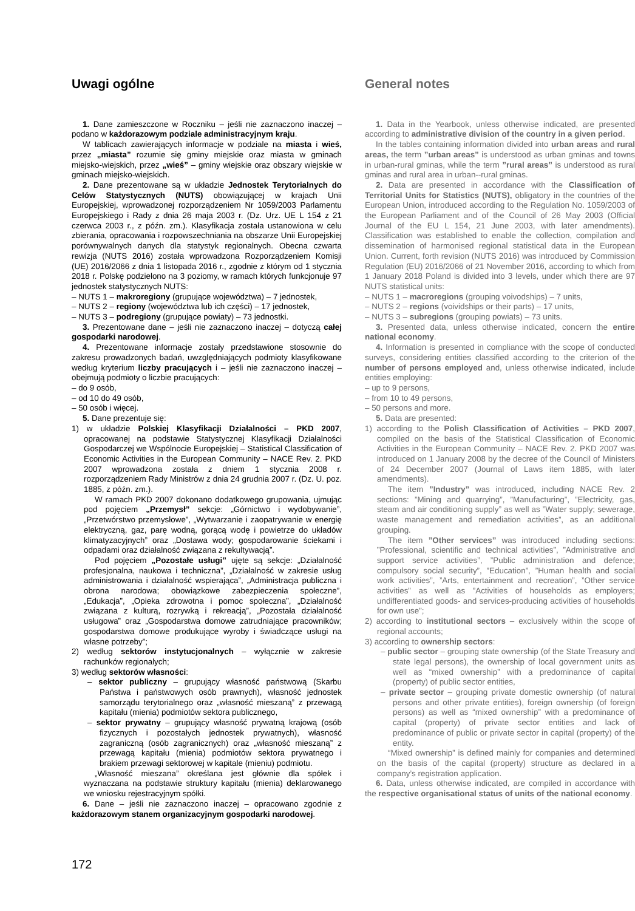Uwagi ogólne
1. Dane zamieszczone w Roczniku – jeśli nie zaznaczono inaczej – podano w każdorazowym podziale administracyjnym kraju.
W tablicach zawierających informacje w podziale na miasta i wieś, przez „miasta” rozumie się gminy miejskie oraz miasta w gminach miejsko-wiejskich, przez „wieś” – gminy wiejskie oraz obszary wiejskie w gminach miejsko-wiejskich.
2. Dane prezentowane są w układzie Jednostek Terytorialnych do Celów Statystycznych (NUTS) obowiązującej w krajach Unii Europejskiej, wprowadzonej rozporządzeniem Nr 1059/2003 Parlamentu Europejskiego i Rady z dnia 26 maja 2003 r. (Dz. Urz. UE L 154 z 21 czerwca 2003 r., z późn. zm.). Klasyfikacja została ustanowiona w celu zbierania, opracowania i rozpowszechniania na obszarze Unii Europejskiej porównywalnych danych dla statystyk regionalnych. Obecna czwarta rewizja (NUTS 2016) została wprowadzona Rozporządzeniem Komisji (UE) 2016/2066 z dnia 1 listopada 2016 r., zgodnie z którym od 1 stycznia 2018 r. Polskę podzielono na 3 poziomy, w ramach których funkcjonuje 97 jednostek statystycznych NUTS:
– NUTS 1 – makroregiony (grupujące województwa) – 7 jednostek,
– NUTS 2 – regiony (województwa lub ich części) – 17 jednostek,
– NUTS 3 – podregiony (grupujące powiaty) – 73 jednostki.
3. Prezentowane dane – jeśli nie zaznaczono inaczej – dotyczą całej gospodarki narodowej.
4. Prezentowane informacje zostały przedstawione stosownie do zakresu prowadzonych badań, uwzględniających podmioty klasyfikowane według kryterium liczby pracujących i – jeśli nie zaznaczono inaczej – obejmują podmioty o liczbie pracujących:
– do 9 osób,
– od 10 do 49 osób,
– 50 osób i więcej.
5. Dane prezentuje się:
1) w układzie Polskiej Klasyfikacji Działalności – PKD 2007, opracowanej na podstawie Statystycznej Klasyfikacji Działalności Gospodarczej we Wspólnocie Europejskiej – Statistical Classification of Economic Activities in the European Community – NACE Rev. 2. PKD 2007 wprowadzona została z dniem 1 stycznia 2008 r. rozporządzeniem Rady Ministrów z dnia 24 grudnia 2007 r. (Dz. U. poz. 1885, z późn. zm.).
W ramach PKD 2007 dokonano dodatkowego grupowania, ujmując pod pojęciem „Przemysł” sekcje: „Górnictwo i wydobywanie”, „Przetwórstwo przemysłowe”, „Wytwarzanie i zaopatrywanie w energię elektryczną, gaz, parę wodną, gorącą wodę i powietrze do układów klimatyzacyjnych” oraz „Dostawa wody; gospodarowanie ściekami i odpadami oraz działalność związana z rekultywacją”.
Pod pojęciem „Pozostałe usługi” ujęte są sekcje: „Działalność profesjonalna, naukowa i techniczna”, „Działalność w zakresie usług administrowania i działalność wspierająca”, „Administracja publiczna i obrona narodowa; obowiązkowe zabezpieczenia społeczne”, „Edukacja”, „Opieka zdrowotna i pomoc społeczna”, „Działalność związana z kulturą, rozrywką i rekreacją”, „Pozostała działalność usługowa” oraz „Gospodarstwa domowe zatrudniające pracowników; gospodarstwa domowe produkujące wyroby i świadczące usługi na własne potrzeby”;
2) według sektorów instytucjonalnych – wyłącznie w zakresie rachunków regionalych;
3) według sektorów własności:
– sektor publiczny – grupujący własność państwową (Skarbu Państwa i państwowych osób prawnych), własność jednostek samorządu terytorialnego oraz „własność mieszaną” z przewagą kapitału (mienia) podmiotów sektora publicznego,
– sektor prywatny – grupujący własność prywatną krajową (osób fizycznych i pozostałych jednostek prywatnych), własność zagraniczną (osób zagranicznych) oraz „własność mieszaną” z przewagą kapitału (mienia) podmiotów sektora prywatnego i brakiem przewagi sektorowej w kapitale (mieniu) podmiotu.
„Własność mieszana” określana jest głównie dla spółek i wyznaczana na podstawie struktury kapitału (mienia) deklarowanego we wniosku rejestracyjnym spółki.
6. Dane – jeśli nie zaznaczono inaczej – opracowano zgodnie z każdorazowym stanem organizacyjnym gospodarki narodowej.
General notes
1. Data in the Yearbook, unless otherwise indicated, are presented according to administrative division of the country in a given period.
In the tables containing information divided into urban areas and rural areas, the term ”urban areas” is understood as urban gminas and towns in urban-rural gminas, while the term ”rural areas” is understood as rural gminas and rural area in urban--rural gminas.
2. Data are presented in accordance with the Classification of Territorial Units for Statistics (NUTS), obligatory in the countries of the European Union, introduced according to the Regulation No. 1059/2003 of the European Parliament and of the Council of 26 May 2003 (Official Journal of the EU L 154, 21 June 2003, with later amendments). Classification was established to enable the collection, compilation and dissemination of harmonised regional statistical data in the European Union. Current, forth revision (NUTS 2016) was introduced by Commission Regulation (EU) 2016/2066 of 21 November 2016, according to which from 1 January 2018 Poland is divided into 3 levels, under which there are 97 NUTS statistical units:
– NUTS 1 – macroregions (grouping voivodships) – 7 units,
– NUTS 2 – regions (voividships or their parts) – 17 units,
– NUTS 3 – subregions (grouping powiats) – 73 units.
3. Presented data, unless otherwise indicated, concern the entire national economy.
4. Information is presented in compliance with the scope of conducted surveys, considering entities classified according to the criterion of the number of persons employed and, unless otherwise indicated, include entities employing:
– up to 9 persons,
– from 10 to 49 persons,
– 50 persons and more.
5. Data are presented:
1) according to the Polish Classification of Activities – PKD 2007, compiled on the basis of the Statistical Classification of Economic Activities in the European Community – NACE Rev. 2. PKD 2007 was introduced on 1 January 2008 by the decree of the Council of Ministers of 24 December 2007 (Journal of Laws item 1885, with later amendments).
The item ”Industry” was introduced, including NACE Rev. 2 sections: ”Mining and quarrying”, ”Manufacturing”, ”Electricity, gas, steam and air conditioning supply” as well as ”Water supply; sewerage, waste management and remediation activities”, as an additional grouping.
The item ”Other services” was introduced including sections: ”Professional, scientific and technical activities”, ”Administrative and support service activities”, ”Public administration and defence; compulsory social security”, ”Education”, ”Human health and social work activities”, ”Arts, entertainment and recreation”, ”Other service activities” as well as ”Activities of households as employers; undifferentiated goods- and services-producing activities of households for own use”;
2) according to institutional sectors – exclusively within the scope of regional accounts;
3) according to ownership sectors:
– public sector – grouping state ownership (of the State Treasury and state legal persons), the ownership of local government units as well as “mixed ownership” with a predominance of capital (property) of public sector entities,
– private sector – grouping private domestic ownership (of natural persons and other private entities), foreign ownership (of foreign persons) as well as “mixed ownership” with a predominance of capital (property) of private sector entities and lack of predominance of public or private sector in capital (property) of the entity.
“Mixed ownership” is defined mainly for companies and determined on the basis of the capital (property) structure as declared in a company’s registration application.
6. Data, unless otherwise indicated, are compiled in accordance with the respective organisational status of units of the national economy.
172